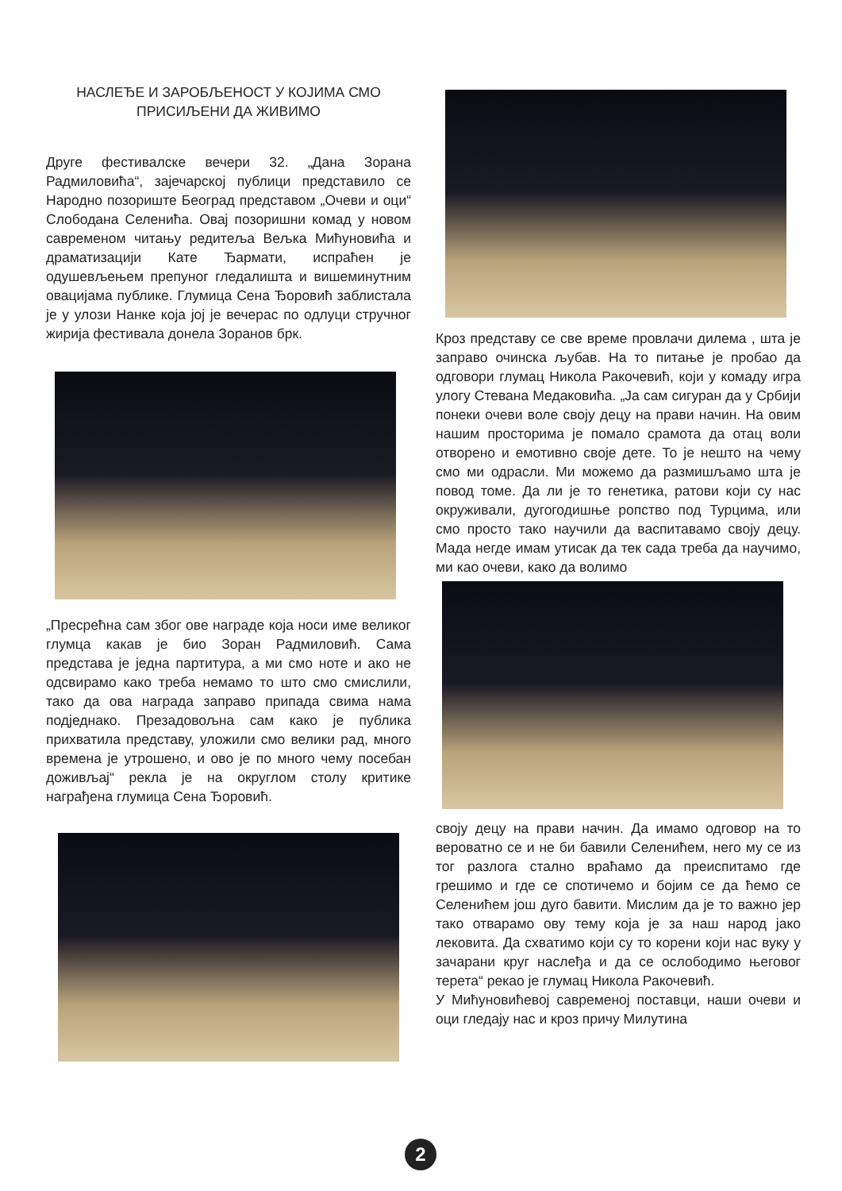НАСЛЕЂЕ И ЗАРОБЉЕНОСТ У КОЈИМА СМО ПРИСИЉЕНИ ДА ЖИВИМО
Друге фестивалске вечери 32. „Дана Зорана Радмиловића“, зајечарској публици представило се Народно позориште Београд представом „Очеви и оци“ Слободана Селенића. Овај позоришни комад у новом савременом читању редитеља Вељка Мићуновића и драматизацији Кате Ђармати, испраћен је одушевљењем препуног гледалишта и вишеминутним овацијама публике. Глумица Сена Ђоровић заблистала је у улози Нанке која јој је вечерас по одлуци стручног жирија фестивала донела Зоранов брк.
„Пресрећна сам због ове награде која носи име великог глумца какав је био Зоран Радмиловић. Сама представа је једна партитура, а ми смо ноте и ако не одсвирамо како треба немамо то што смо смислили, тако да ова награда заправо припада свима нама подједнако. Презадовољна сам како је публика прихватила представу, уложили смо велики рад, много времена је утрошено, и ово је по много чему посебан доживљај“ рекла је на округлом столу критике награђена глумица Сена Ђоровић.
Кроз представу се све време провлачи дилема , шта је заправо очинска љубав. На то питање је пробао да одговори глумац Никола Ракочевић, који у комаду игра улогу Стевана Медаковића. „Ја сам сигуран да у Србији понеки очеви воле своју децу на прави начин. На овим нашим просторима је помало срамота да отац воли отворено и емотивно своје дете. То је нешто на чему смо ми одрасли. Ми можемо да размишљамо шта је повод томе. Да ли је то генетика, ратови који су нас окруживали, дугогодишње ропство под Турцима, или смо просто тако научили да васпитавамо своју децу. Мада негде имам утисак да тек сада треба да научимо, ми као очеви, како да волимо
своју децу на прави начин. Да имамо одговор на то вероватно се и не би бавили Селенићем, него му се из тог разлога стално враћамо да преиспитамо где грешимо и где се спотичемо и бојим се да ћемо се Селенићем још дуго бавити. Мислим да је то важно јер тако отварамо ову тему која је за наш народ јако лековита. Да схватимо који су то корени који нас вуку у зачарани круг наслеђа и да се ослободимо његовог терета“ рекао је глумац Никола Ракочевић.
У Мићуновићевој савременој поставци, наши очеви и оци гледају нас и кроз причу Милутина
2